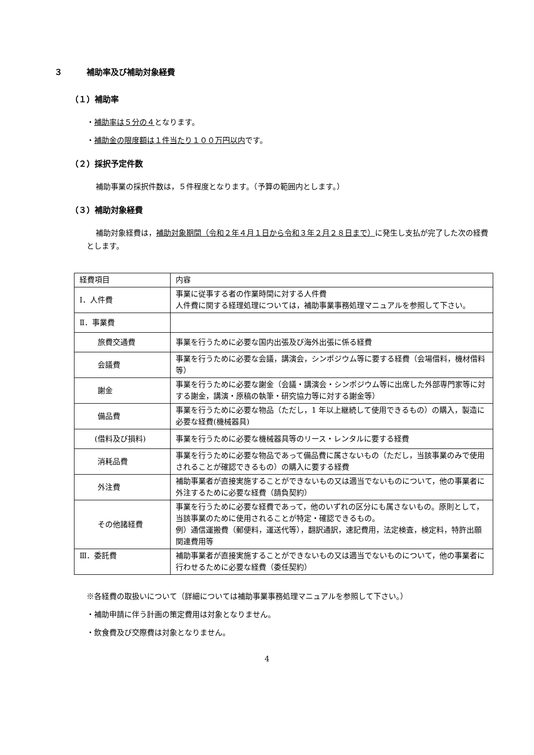３　　　補助率及び補助対象経費
（１）補助率
・補助率は５分の４となります。
・補助金の限度額は１件当たり１００万円以内です。
（２）採択予定件数
補助事業の採択件数は，５件程度となります。（予算の範囲内とします。）
（３）補助対象経費
補助対象経費は，補助対象期間（令和２年４月１日から令和３年２月２８日まで）に発生し支払が完了した次の経費とします。
| 経費項目 | 内容 |
| Ⅰ．人件費 | 事業に従事する者の作業時間に対する人件費 人件費に関する経理処理については，補助事業事務処理マニュアルを参照して下さい。 |
| Ⅱ．事業費 | |
| 旅費交通費 | 事業を行うために必要な国内出張及び海外出張に係る経費 |
| 会議費 | 事業を行うために必要な会議，講演会，シンポジウム等に要する経費（会場借料，機材借料等） |
| 謝金 | 事業を行うために必要な謝金（会議・講演会・シンポジウム等に出席した外部専門家等に対する謝金，講演・原稿の執筆・研究協力等に対する謝金等） |
| 備品費 | 事業を行うために必要な物品（ただし，1 年以上継続して使用できるもの）の購入，製造に必要な経費(機械器具) |
| (借料及び損料) | 事業を行うために必要な機械器具等のリース・レンタルに要する経費 |
| 消耗品費 | 事業を行うために必要な物品であって備品費に属さないもの（ただし，当該事業のみで使用されることが確認できるもの）の購入に要する経費 |
| 外注費 | 補助事業者が直接実施することができないもの又は適当でないものについて，他の事業者に外注するために必要な経費（請負契約） |
| その他諸経費 | 事業を行うために必要な経費であって，他のいずれの区分にも属さないもの。原則として，当該事業のために使用されることが特定・確認できるもの。 例）通信運搬費（郵便料，運送代等），翻訳通訳，速記費用，法定検査，検定料，特許出願関連費用等 |
| Ⅲ．委託費 | 補助事業者が直接実施することができないもの又は適当でないものについて，他の事業者に行わせるために必要な経費（委任契約） |
※各経費の取扱いについて（詳細については補助事業事務処理マニュアルを参照して下さい。）
・補助申請に伴う計画の策定費用は対象となりません。
・飲食費及び交際費は対象となりません。
4